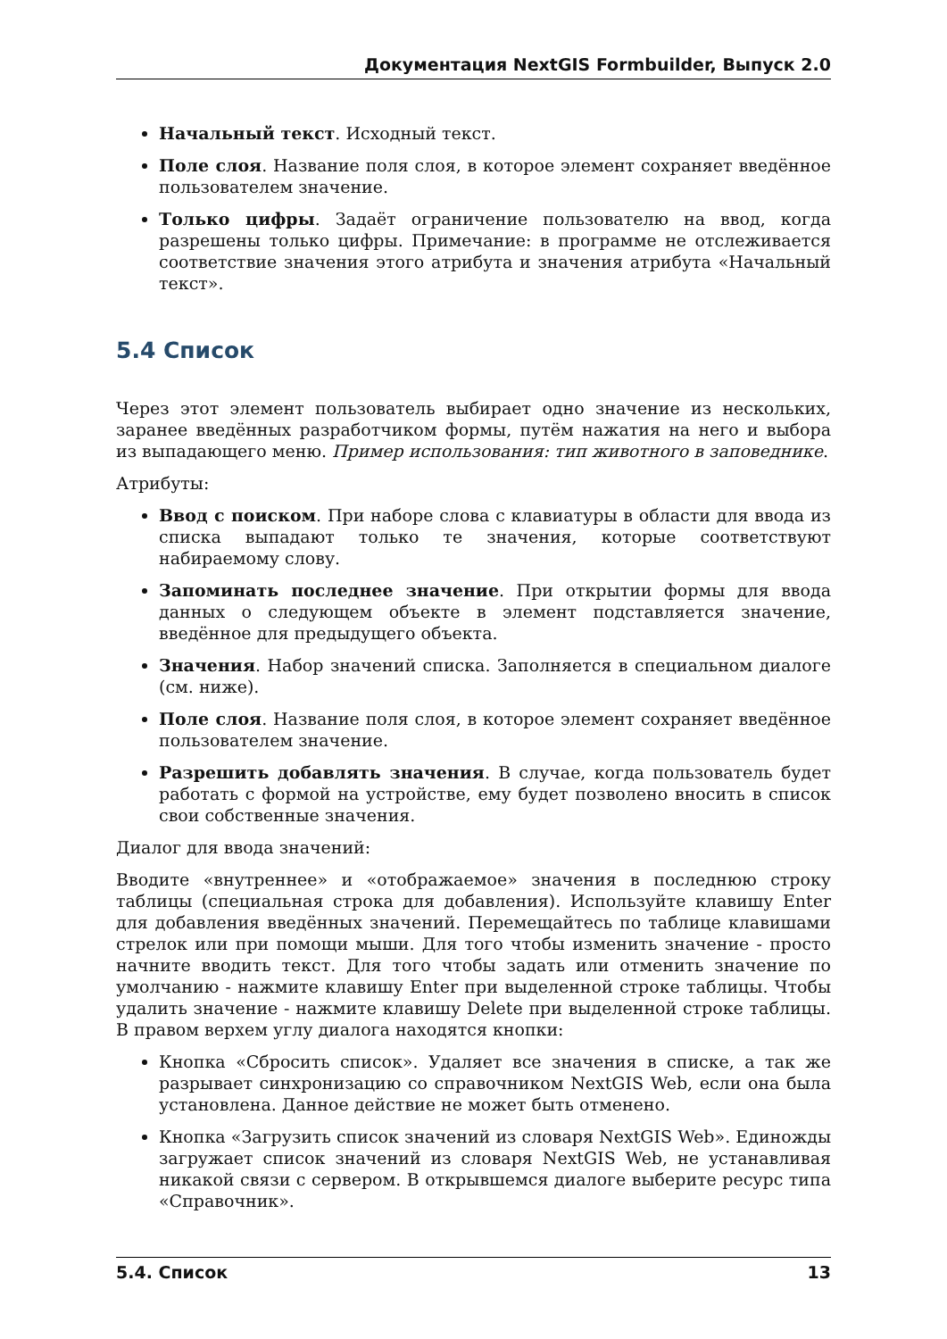Документация NextGIS Formbuilder, Выпуск 2.0
Начальный текст. Исходный текст.
Поле слоя. Название поля слоя, в которое элемент сохраняет введённое пользователем значение.
Только цифры. Задаёт ограничение пользователю на ввод, когда разрешены только цифры. Примечание: в программе не отслеживается соответствие значения этого атрибута и значения атрибута «Начальный текст».
5.4 Список
Через этот элемент пользователь выбирает одно значение из нескольких, заранее введённых разработчиком формы, путём нажатия на него и выбора из выпадающего меню. Пример использования: тип животного в заповеднике.
Атрибуты:
Ввод с поиском. При наборе слова с клавиатуры в области для ввода из списка выпадают только те значения, которые соответствуют набираемому слову.
Запоминать последнее значение. При открытии формы для ввода данных о следующем объекте в элемент подставляется значение, введённое для предыдущего объекта.
Значения. Набор значений списка. Заполняется в специальном диалоге (см. ниже).
Поле слоя. Название поля слоя, в которое элемент сохраняет введённое пользователем значение.
Разрешить добавлять значения. В случае, когда пользователь будет работать с формой на устройстве, ему будет позволено вносить в список свои собственные значения.
Диалог для ввода значений:
Вводите «внутреннее» и «отображаемое» значения в последнюю строку таблицы (специальная строка для добавления). Используйте клавишу Enter для добавления введённых значений. Перемещайтесь по таблице клавишами стрелок или при помощи мыши. Для того чтобы изменить значение - просто начните вводить текст. Для того чтобы задать или отменить значение по умолчанию - нажмите клавишу Enter при выделенной строке таблицы. Чтобы удалить значение - нажмите клавишу Delete при выделенной строке таблицы. В правом верхем углу диалога находятся кнопки:
Кнопка «Сбросить список». Удаляет все значения в списке, а так же разрывает синхронизацию со справочником NextGIS Web, если она была установлена. Данное действие не может быть отменено.
Кнопка «Загрузить список значений из словаря NextGIS Web». Единожды загружает список значений из словаря NextGIS Web, не устанавливая никакой связи с сервером. В открывшемся диалоге выберите ресурс типа «Справочник».
5.4. Список 13